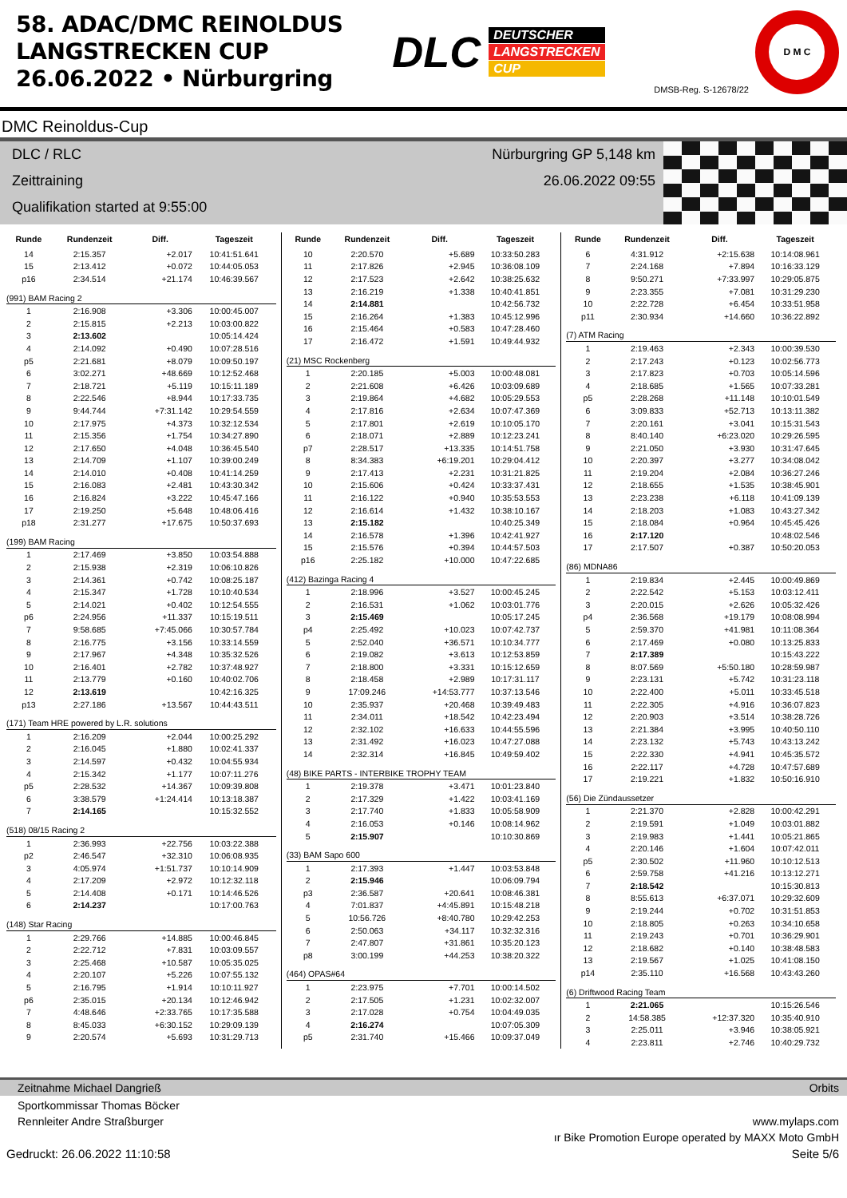58. ADAC/DMC REINOLDUS
LANGSTRECKEN CUP
26.06.2022 • Nürburgring
DLC
DEUTSCHER
LANGSTRECKEN
CUP
DMSB-Reg. S-12678/22
D M C
DMC Reinoldus-Cup
DLC / RLC
Zeittraining
Qualifikation started at 9:55:00
Nürburgring GP 5,148 km
26.06.2022 09:55
| Runde | Rundenzeit | Diff. | Tageszeit |
| --- | --- | --- | --- |
| 14 | 2:15.357 | +2.017 | 10:41:51.641 |
| 15 | 2:13.412 | +0.072 | 10:44:05.053 |
| p16 | 2:34.514 | +21.174 | 10:46:39.567 |
| (991) BAM Racing 2 | | | |
| 1 | 2:16.908 | +3.306 | 10:00:45.007 |
| 2 | 2:15.815 | +2.213 | 10:03:00.822 |
| 3 | 2:13.602 | | 10:05:14.424 |
| 4 | 2:14.092 | +0.490 | 10:07:28.516 |
| p5 | 2:21.681 | +8.079 | 10:09:50.197 |
| 6 | 3:02.271 | +48.669 | 10:12:52.468 |
| 7 | 2:18.721 | +5.119 | 10:15:11.189 |
| 8 | 2:22.546 | +8.944 | 10:17:33.735 |
| 9 | 9:44.744 | +7:31.142 | 10:29:54.559 |
| 10 | 2:17.975 | +4.373 | 10:32:12.534 |
| 11 | 2:15.356 | +1.754 | 10:34:27.890 |
| 12 | 2:17.650 | +4.048 | 10:36:45.540 |
| 13 | 2:14.709 | +1.107 | 10:39:00.249 |
| 14 | 2:14.010 | +0.408 | 10:41:14.259 |
| 15 | 2:16.083 | +2.481 | 10:43:30.342 |
| 16 | 2:16.824 | +3.222 | 10:45:47.166 |
| 17 | 2:19.250 | +5.648 | 10:48:06.416 |
| p18 | 2:31.277 | +17.675 | 10:50:37.693 |
| (199) BAM Racing | | | |
| 1 | 2:17.469 | +3.850 | 10:03:54.888 |
| 2 | 2:15.938 | +2.319 | 10:06:10.826 |
| 3 | 2:14.361 | +0.742 | 10:08:25.187 |
| 4 | 2:15.347 | +1.728 | 10:10:40.534 |
| 5 | 2:14.021 | +0.402 | 10:12:54.555 |
| p6 | 2:24.956 | +11.337 | 10:15:19.511 |
| 7 | 9:58.685 | +7:45.066 | 10:30:57.784 |
| 8 | 2:16.775 | +3.156 | 10:33:14.559 |
| 9 | 2:17.967 | +4.348 | 10:35:32.526 |
| 10 | 2:16.401 | +2.782 | 10:37:48.927 |
| 11 | 2:13.779 | +0.160 | 10:40:02.706 |
| 12 | 2:13.619 | | 10:42:16.325 |
| p13 | 2:27.186 | +13.567 | 10:44:43.511 |
| (171) Team HRE powered by L.R. solutions | | | |
| 1 | 2:16.209 | +2.044 | 10:00:25.292 |
| 2 | 2:16.045 | +1.880 | 10:02:41.337 |
| 3 | 2:14.597 | +0.432 | 10:04:55.934 |
| 4 | 2:15.342 | +1.177 | 10:07:11.276 |
| p5 | 2:28.532 | +14.367 | 10:09:39.808 |
| 6 | 3:38.579 | +1:24.414 | 10:13:18.387 |
| 7 | 2:14.165 | | 10:15:32.552 |
| (518) 08/15 Racing 2 | | | |
| 1 | 2:36.993 | +22.756 | 10:03:22.388 |
| p2 | 2:46.547 | +32.310 | 10:06:08.935 |
| 3 | 4:05.974 | +1:51.737 | 10:10:14.909 |
| 4 | 2:17.209 | +2.972 | 10:12:32.118 |
| 5 | 2:14.408 | +0.171 | 10:14:46.526 |
| 6 | 2:14.237 | | 10:17:00.763 |
| (148) Star Racing | | | |
| 1 | 2:29.766 | +14.885 | 10:00:46.845 |
| 2 | 2:22.712 | +7.831 | 10:03:09.557 |
| 3 | 2:25.468 | +10.587 | 10:05:35.025 |
| 4 | 2:20.107 | +5.226 | 10:07:55.132 |
| 5 | 2:16.795 | +1.914 | 10:10:11.927 |
| p6 | 2:35.015 | +20.134 | 10:12:46.942 |
| 7 | 4:48.646 | +2:33.765 | 10:17:35.588 |
| 8 | 8:45.033 | +6:30.152 | 10:29:09.139 |
| 9 | 2:20.574 | +5.693 | 10:31:29.713 |
| Runde | Rundenzeit | Diff. | Tageszeit |
| --- | --- | --- | --- |
| 10 | 2:20.570 | +5.689 | 10:33:50.283 |
| 11 | 2:17.826 | +2.945 | 10:36:08.109 |
| 12 | 2:17.523 | +2.642 | 10:38:25.632 |
| 13 | 2:16.219 | +1.338 | 10:40:41.851 |
| 14 | 2:14.881 | | 10:42:56.732 |
| 15 | 2:16.264 | +1.383 | 10:45:12.996 |
| 16 | 2:15.464 | +0.583 | 10:47:28.460 |
| 17 | 2:16.472 | +1.591 | 10:49:44.932 |
| (21) MSC Rockenberg | | | |
| 1 | 2:20.185 | +5.003 | 10:00:48.081 |
| 2 | 2:21.608 | +6.426 | 10:03:09.689 |
| 3 | 2:19.864 | +4.682 | 10:05:29.553 |
| 4 | 2:17.816 | +2.634 | 10:07:47.369 |
| 5 | 2:17.801 | +2.619 | 10:10:05.170 |
| 6 | 2:18.071 | +2.889 | 10:12:23.241 |
| p7 | 2:28.517 | +13.335 | 10:14:51.758 |
| 8 | 8:34.383 | +6:19.201 | 10:29:04.412 |
| 9 | 2:17.413 | +2.231 | 10:31:21.825 |
| 10 | 2:15.606 | +0.424 | 10:33:37.431 |
| 11 | 2:16.122 | +0.940 | 10:35:53.553 |
| 12 | 2:16.614 | +1.432 | 10:38:10.167 |
| 13 | 2:15.182 | | 10:40:25.349 |
| 14 | 2:16.578 | +1.396 | 10:42:41.927 |
| 15 | 2:15.576 | +0.394 | 10:44:57.503 |
| p16 | 2:25.182 | +10.000 | 10:47:22.685 |
| (412) Bazinga Racing 4 | | | |
| 1 | 2:18.996 | +3.527 | 10:00:45.245 |
| 2 | 2:16.531 | +1.062 | 10:03:01.776 |
| 3 | 2:15.469 | | 10:05:17.245 |
| p4 | 2:25.492 | +10.023 | 10:07:42.737 |
| 5 | 2:52.040 | +36.571 | 10:10:34.777 |
| 6 | 2:19.082 | +3.613 | 10:12:53.859 |
| 7 | 2:18.800 | +3.331 | 10:15:12.659 |
| 8 | 2:18.458 | +2.989 | 10:17:31.117 |
| 9 | 17:09.246 | +14:53.777 | 10:37:13.546 |
| 10 | 2:35.937 | +20.468 | 10:39:49.483 |
| 11 | 2:34.011 | +18.542 | 10:42:23.494 |
| 12 | 2:32.102 | +16.633 | 10:44:55.596 |
| 13 | 2:31.492 | +16.023 | 10:47:27.088 |
| 14 | 2:32.314 | +16.845 | 10:49:59.402 |
| (48) BIKE PARTS - INTERBIKE TROPHY TEAM | | | |
| 1 | 2:19.378 | +3.471 | 10:01:23.840 |
| 2 | 2:17.329 | +1.422 | 10:03:41.169 |
| 3 | 2:17.740 | +1.833 | 10:05:58.909 |
| 4 | 2:16.053 | +0.146 | 10:08:14.962 |
| 5 | 2:15.907 | | 10:10:30.869 |
| (33) BAM Sapo 600 | | | |
| 1 | 2:17.393 | +1.447 | 10:03:53.848 |
| 2 | 2:15.946 | | 10:06:09.794 |
| p3 | 2:36.587 | +20.641 | 10:08:46.381 |
| 4 | 7:01.837 | +4:45.891 | 10:15:48.218 |
| 5 | 10:56.726 | +8:40.780 | 10:29:42.253 |
| 6 | 2:50.063 | +34.117 | 10:32:32.316 |
| 7 | 2:47.807 | +31.861 | 10:35:20.123 |
| p8 | 3:00.199 | +44.253 | 10:38:20.322 |
| (464) OPAS#64 | | | |
| 1 | 2:23.975 | +7.701 | 10:00:14.502 |
| 2 | 2:17.505 | +1.231 | 10:02:32.007 |
| 3 | 2:17.028 | +0.754 | 10:04:49.035 |
| 4 | 2:16.274 | | 10:07:05.309 |
| p5 | 2:31.740 | +15.466 | 10:09:37.049 |
| Runde | Rundenzeit | Diff. | Tageszeit |
| --- | --- | --- | --- |
| 6 | 4:31.912 | +2:15.638 | 10:14:08.961 |
| 7 | 2:24.168 | +7.894 | 10:16:33.129 |
| 8 | 9:50.271 | +7:33.997 | 10:29:05.875 |
| 9 | 2:23.355 | +7.081 | 10:31:29.230 |
| 10 | 2:22.728 | +6.454 | 10:33:51.958 |
| p11 | 2:30.934 | +14.660 | 10:36:22.892 |
| (7) ATM Racing | | | |
| 1 | 2:19.463 | +2.343 | 10:00:39.530 |
| 2 | 2:17.243 | +0.123 | 10:02:56.773 |
| 3 | 2:17.823 | +0.703 | 10:05:14.596 |
| 4 | 2:18.685 | +1.565 | 10:07:33.281 |
| p5 | 2:28.268 | +11.148 | 10:10:01.549 |
| 6 | 3:09.833 | +52.713 | 10:13:11.382 |
| 7 | 2:20.161 | +3.041 | 10:15:31.543 |
| 8 | 8:40.140 | +6:23.020 | 10:29:26.595 |
| 9 | 2:21.050 | +3.930 | 10:31:47.645 |
| 10 | 2:20.397 | +3.277 | 10:34:08.042 |
| 11 | 2:19.204 | +2.084 | 10:36:27.246 |
| 12 | 2:18.655 | +1.535 | 10:38:45.901 |
| 13 | 2:23.238 | +6.118 | 10:41:09.139 |
| 14 | 2:18.203 | +1.083 | 10:43:27.342 |
| 15 | 2:18.084 | +0.964 | 10:45:45.426 |
| 16 | 2:17.120 | | 10:48:02.546 |
| 17 | 2:17.507 | +0.387 | 10:50:20.053 |
| (86) MDNA86 | | | |
| 1 | 2:19.834 | +2.445 | 10:00:49.869 |
| 2 | 2:22.542 | +5.153 | 10:03:12.411 |
| 3 | 2:20.015 | +2.626 | 10:05:32.426 |
| p4 | 2:36.568 | +19.179 | 10:08:08.994 |
| 5 | 2:59.370 | +41.981 | 10:11:08.364 |
| 6 | 2:17.469 | +0.080 | 10:13:25.833 |
| 7 | 2:17.389 | | 10:15:43.222 |
| 8 | 8:07.569 | +5:50.180 | 10:28:59.987 |
| 9 | 2:23.131 | +5.742 | 10:31:23.118 |
| 10 | 2:22.400 | +5.011 | 10:33:45.518 |
| 11 | 2:22.305 | +4.916 | 10:36:07.823 |
| 12 | 2:20.903 | +3.514 | 10:38:28.726 |
| 13 | 2:21.384 | +3.995 | 10:40:50.110 |
| 14 | 2:23.132 | +5.743 | 10:43:13.242 |
| 15 | 2:22.330 | +4.941 | 10:45:35.572 |
| 16 | 2:22.117 | +4.728 | 10:47:57.689 |
| 17 | 2:19.221 | +1.832 | 10:50:16.910 |
| (56) Die Zündaussetzer | | | |
| 1 | 2:21.370 | +2.828 | 10:00:42.291 |
| 2 | 2:19.591 | +1.049 | 10:03:01.882 |
| 3 | 2:19.983 | +1.441 | 10:05:21.865 |
| 4 | 2:20.146 | +1.604 | 10:07:42.011 |
| p5 | 2:30.502 | +11.960 | 10:10:12.513 |
| 6 | 2:59.758 | +41.216 | 10:13:12.271 |
| 7 | 2:18.542 | | 10:15:30.813 |
| 8 | 8:55.613 | +6:37.071 | 10:29:32.609 |
| 9 | 2:19.244 | +0.702 | 10:31:51.853 |
| 10 | 2:18.805 | +0.263 | 10:34:10.658 |
| 11 | 2:19.243 | +0.701 | 10:36:29.901 |
| 12 | 2:18.682 | +0.140 | 10:38:48.583 |
| 13 | 2:19.567 | +1.025 | 10:41:08.150 |
| p14 | 2:35.110 | +16.568 | 10:43:43.260 |
| (6) Driftwood Racing Team | | | |
| 1 | 2:21.065 | | 10:15:26.546 |
| 2 | 14:58.385 | +12:37.320 | 10:35:40.910 |
| 3 | 2:25.011 | +3.946 | 10:38:05.921 |
| 4 | 2:23.811 | +2.746 | 10:40:29.732 |
Zeitnahme Michael Dangrieß Orbits
Sportkommissar Thomas Böcker
Rennleiter Andre Straßburger www.mylaps.com
ır Bike Promotion Europe operated by MAXX Moto GmbH
Gedruckt: 26.06.2022 11:10:58 Seite 5/6